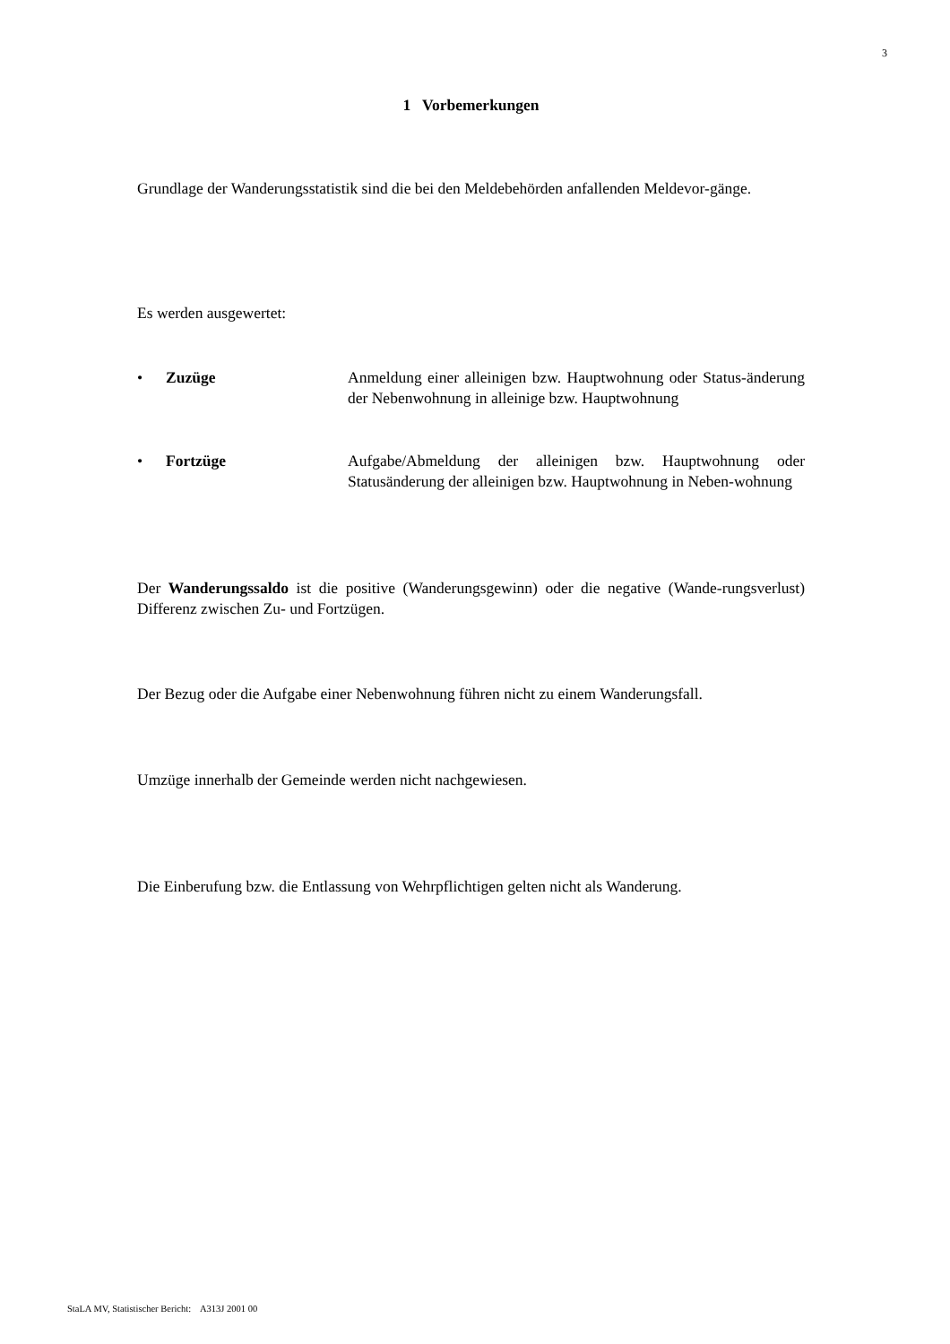3
1 Vorbemerkungen
Grundlage der Wanderungsstatistik sind die bei den Meldebehörden anfallenden Meldevor-gänge.
Es werden ausgewertet:
• Zuzüge Anmeldung einer alleinigen bzw. Hauptwohnung oder Status-änderung der Nebenwohnung in alleinige bzw. Hauptwohnung
• Fortzüge Aufgabe/Abmeldung der alleinigen bzw. Hauptwohnung oder Statusänderung der alleinigen bzw. Hauptwohnung in Neben-wohnung
Der Wanderungssaldo ist die positive (Wanderungsgewinn) oder die negative (Wande-rungsverlust) Differenz zwischen Zu- und Fortzügen.
Der Bezug oder die Aufgabe einer Nebenwohnung führen nicht zu einem Wanderungsfall.
Umzüge innerhalb der Gemeinde werden nicht nachgewiesen.
Die Einberufung bzw. die Entlassung von Wehrpflichtigen gelten nicht als Wanderung.
StaLA MV, Statistischer Bericht: A313J 2001 00